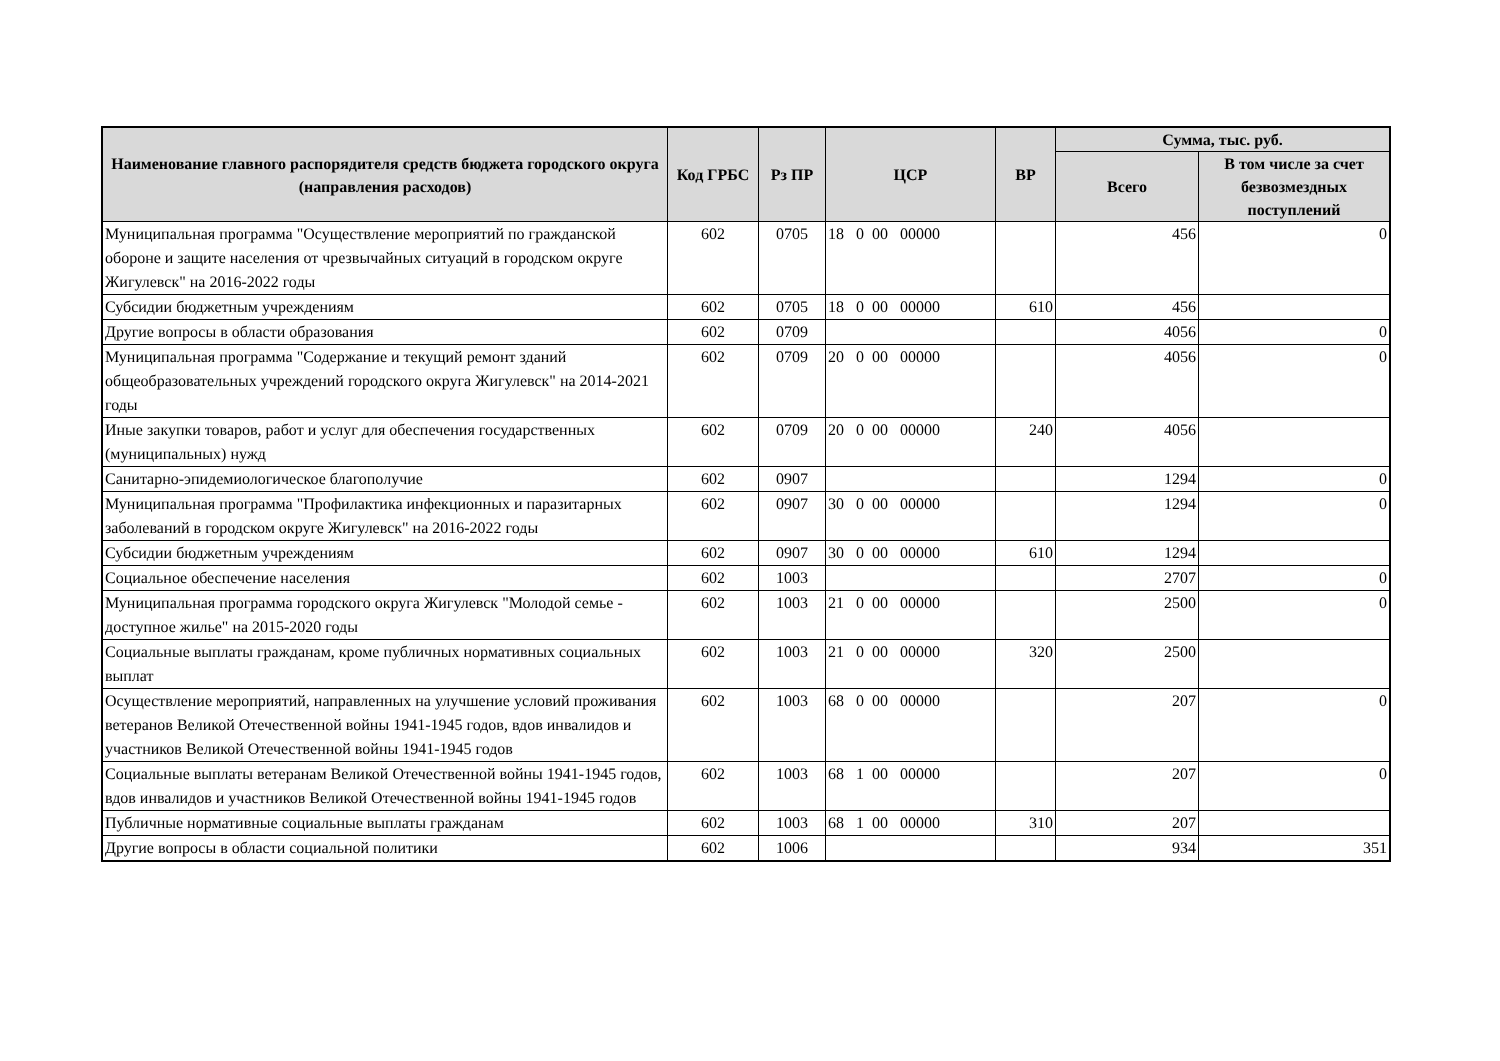| Наименование главного распорядителя средств бюджета городского округа (направления расходов) | Код ГРБС | Рз ПР | ЦСР | ВР | Сумма, тыс. руб. | |
| --- | --- | --- | --- | --- | --- | --- |
| | | | | | Всего | В том числе за счет безвозмездных поступлений |
| Муниципальная программа "Осуществление мероприятий по гражданской обороне и защите населения от чрезвычайных ситуаций в городском округе Жигулевск" на 2016-2022 годы | 602 | 0705 | 18 0 00 00000 | | 456 | 0 |
| Субсидии бюджетным учреждениям | 602 | 0705 | 18 0 00 00000 | 610 | 456 | |
| Другие вопросы в области образования | 602 | 0709 | | | 4056 | 0 |
| Муниципальная программа "Содержание и текущий ремонт зданий общеобразовательных учреждений городского округа Жигулевск" на 2014-2021 годы | 602 | 0709 | 20 0 00 00000 | | 4056 | 0 |
| Иные закупки товаров, работ и услуг для обеспечения государственных (муниципальных) нужд | 602 | 0709 | 20 0 00 00000 | 240 | 4056 | |
| Санитарно-эпидемиологическое благополучие | 602 | 0907 | | | 1294 | 0 |
| Муниципальная программа "Профилактика инфекционных и паразитарных заболеваний в городском округе Жигулевск" на 2016-2022 годы | 602 | 0907 | 30 0 00 00000 | | 1294 | 0 |
| Субсидии бюджетным учреждениям | 602 | 0907 | 30 0 00 00000 | 610 | 1294 | |
| Социальное обеспечение населения | 602 | 1003 | | | 2707 | 0 |
| Муниципальная программа городского округа Жигулевск "Молодой семье - доступное жилье" на 2015-2020 годы | 602 | 1003 | 21 0 00 00000 | | 2500 | 0 |
| Социальные выплаты гражданам, кроме публичных нормативных социальных выплат | 602 | 1003 | 21 0 00 00000 | 320 | 2500 | |
| Осуществление мероприятий, направленных на улучшение условий проживания ветеранов Великой Отечественной войны 1941-1945 годов, вдов инвалидов и участников Великой Отечественной войны 1941-1945 годов | 602 | 1003 | 68 0 00 00000 | | 207 | 0 |
| Социальные выплаты ветеранам Великой Отечественной войны 1941-1945 годов, вдов инвалидов и участников Великой Отечественной войны 1941-1945 годов | 602 | 1003 | 68 1 00 00000 | | 207 | 0 |
| Публичные нормативные социальные выплаты гражданам | 602 | 1003 | 68 1 00 00000 | 310 | 207 | |
| Другие вопросы в области социальной политики | 602 | 1006 | | | 934 | 351 |